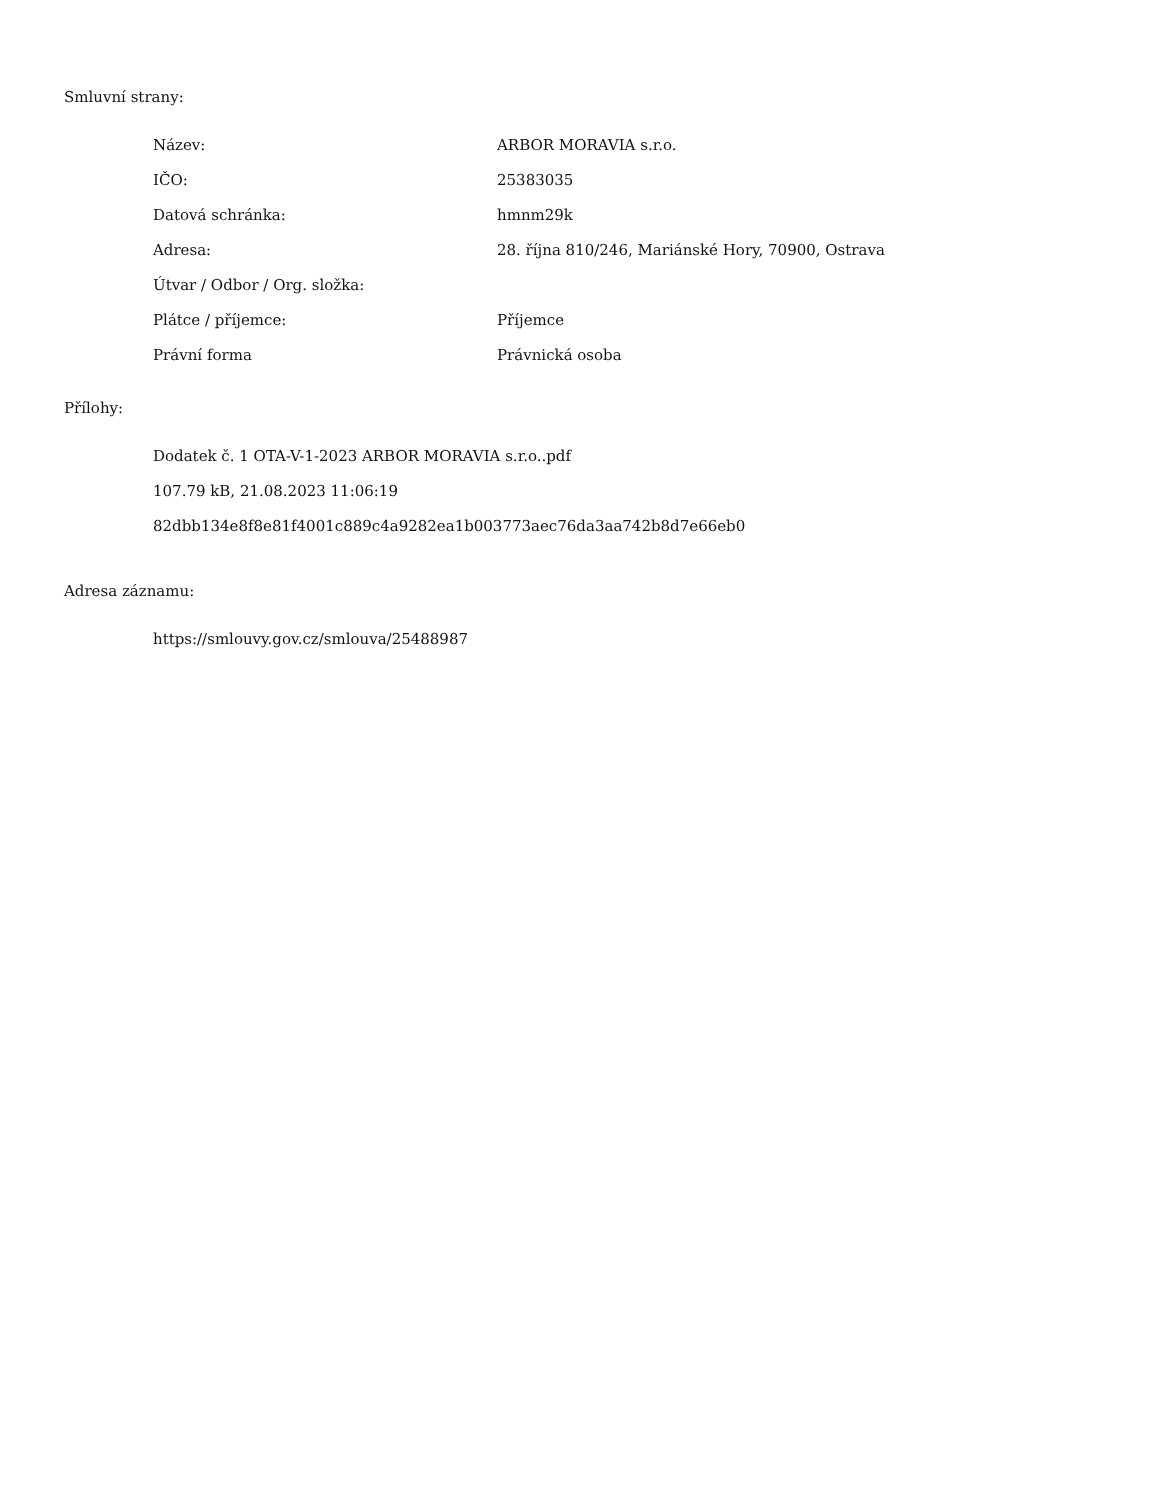Smluvní strany:
| Název: | ARBOR MORAVIA s.r.o. |
| IČO: | 25383035 |
| Datová schránka: | hmnm29k |
| Adresa: | 28. října 810/246, Mariánské Hory, 70900, Ostrava |
| Útvar / Odbor / Org. složka: | |
| Plátce / příjemce: | Příjemce |
| Právní forma | Právnická osoba |
Přílohy:
Dodatek č. 1 OTA-V-1-2023 ARBOR MORAVIA s.r.o..pdf
107.79 kB, 21.08.2023 11:06:19
82dbb134e8f8e81f4001c889c4a9282ea1b003773aec76da3aa742b8d7e66eb0
Adresa záznamu:
https://smlouvy.gov.cz/smlouva/25488987